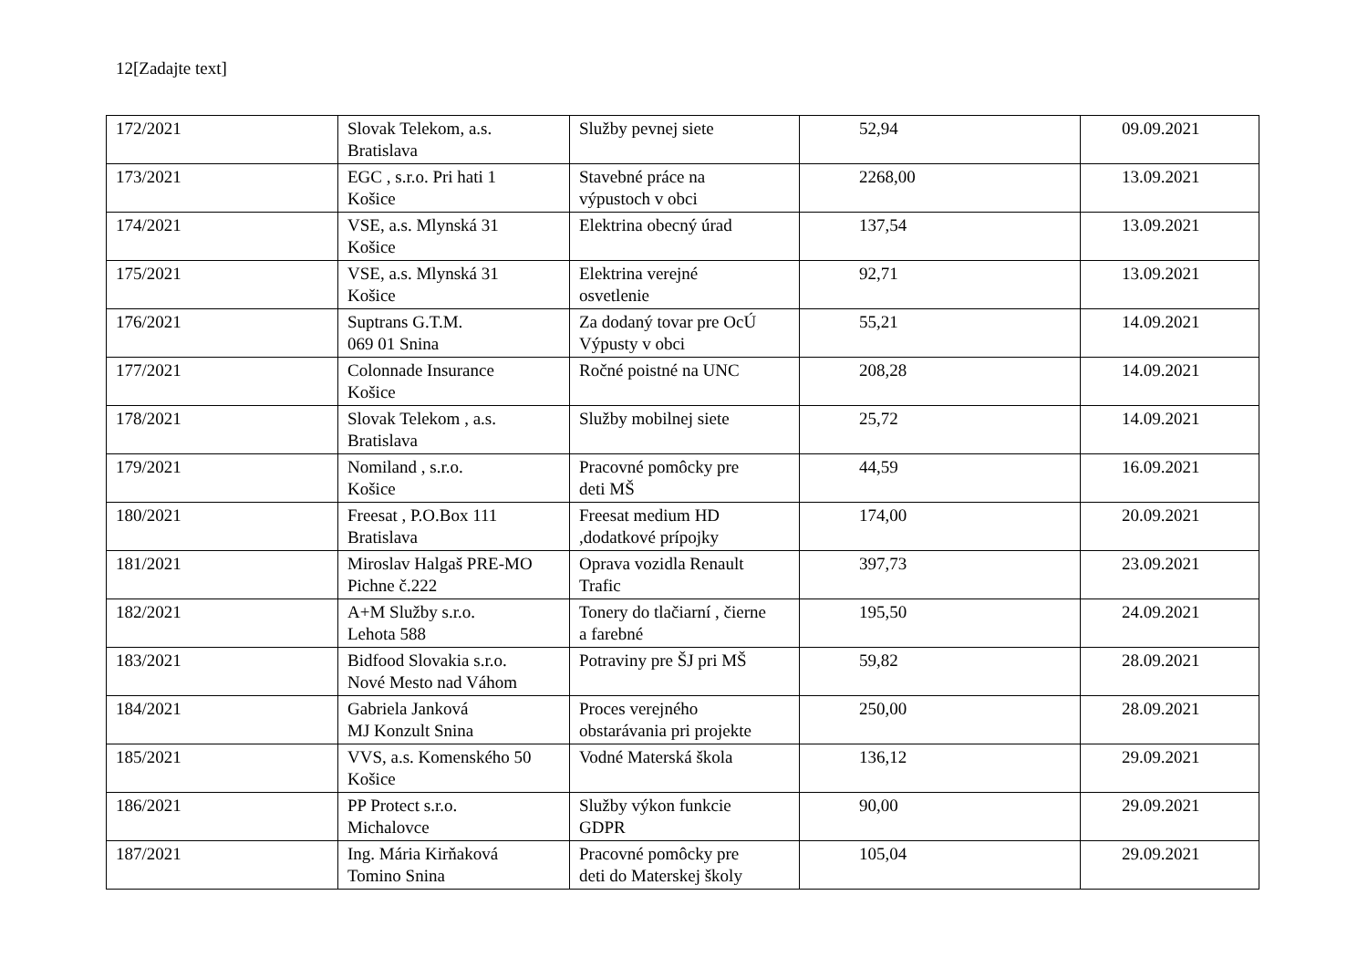12[Zadajte text]
| 172/2021 | Slovak Telekom, a.s. Bratislava | Služby pevnej siete | 52,94 | 09.09.2021 |
| 173/2021 | EGC , s.r.o. Pri hati 1 Košice | Stavebné práce na výpustoch v obci | 2268,00 | 13.09.2021 |
| 174/2021 | VSE, a.s. Mlynská 31 Košice | Elektrina obecný úrad | 137,54 | 13.09.2021 |
| 175/2021 | VSE, a.s. Mlynská 31 Košice | Elektrina verejné osvetlenie | 92,71 | 13.09.2021 |
| 176/2021 | Suptrans G.T.M. 069 01 Snina | Za dodaný tovar pre OcÚ Výpusty v obci | 55,21 | 14.09.2021 |
| 177/2021 | Colonnade Insurance Košice | Ročné poistné na UNC | 208,28 | 14.09.2021 |
| 178/2021 | Slovak Telekom , a.s. Bratislava | Služby mobilnej siete | 25,72 | 14.09.2021 |
| 179/2021 | Nomiland , s.r.o. Košice | Pracovné pomôcky pre deti MŠ | 44,59 | 16.09.2021 |
| 180/2021 | Freesat , P.O.Box 111 Bratislava | Freesat medium HD ,dodatkové prípojky | 174,00 | 20.09.2021 |
| 181/2021 | Miroslav Halgaš PRE-MO Pichne č.222 | Oprava vozidla Renault Trafic | 397,73 | 23.09.2021 |
| 182/2021 | A+M Služby s.r.o. Lehota 588 | Tonery do tlačiarní , čierne a farebné | 195,50 | 24.09.2021 |
| 183/2021 | Bidfood Slovakia s.r.o. Nové Mesto nad Váhom | Potraviny pre ŠJ pri MŠ | 59,82 | 28.09.2021 |
| 184/2021 | Gabriela Janková MJ Konzult Snina | Proces verejného obstarávania pri projekte | 250,00 | 28.09.2021 |
| 185/2021 | VVS, a.s. Komenského 50 Košice | Vodné Materská škola | 136,12 | 29.09.2021 |
| 186/2021 | PP Protect s.r.o. Michalovce | Služby výkon funkcie GDPR | 90,00 | 29.09.2021 |
| 187/2021 | Ing. Mária Kirňaková Tomino Snina | Pracovné pomôcky pre deti do Materskej školy | 105,04 | 29.09.2021 |